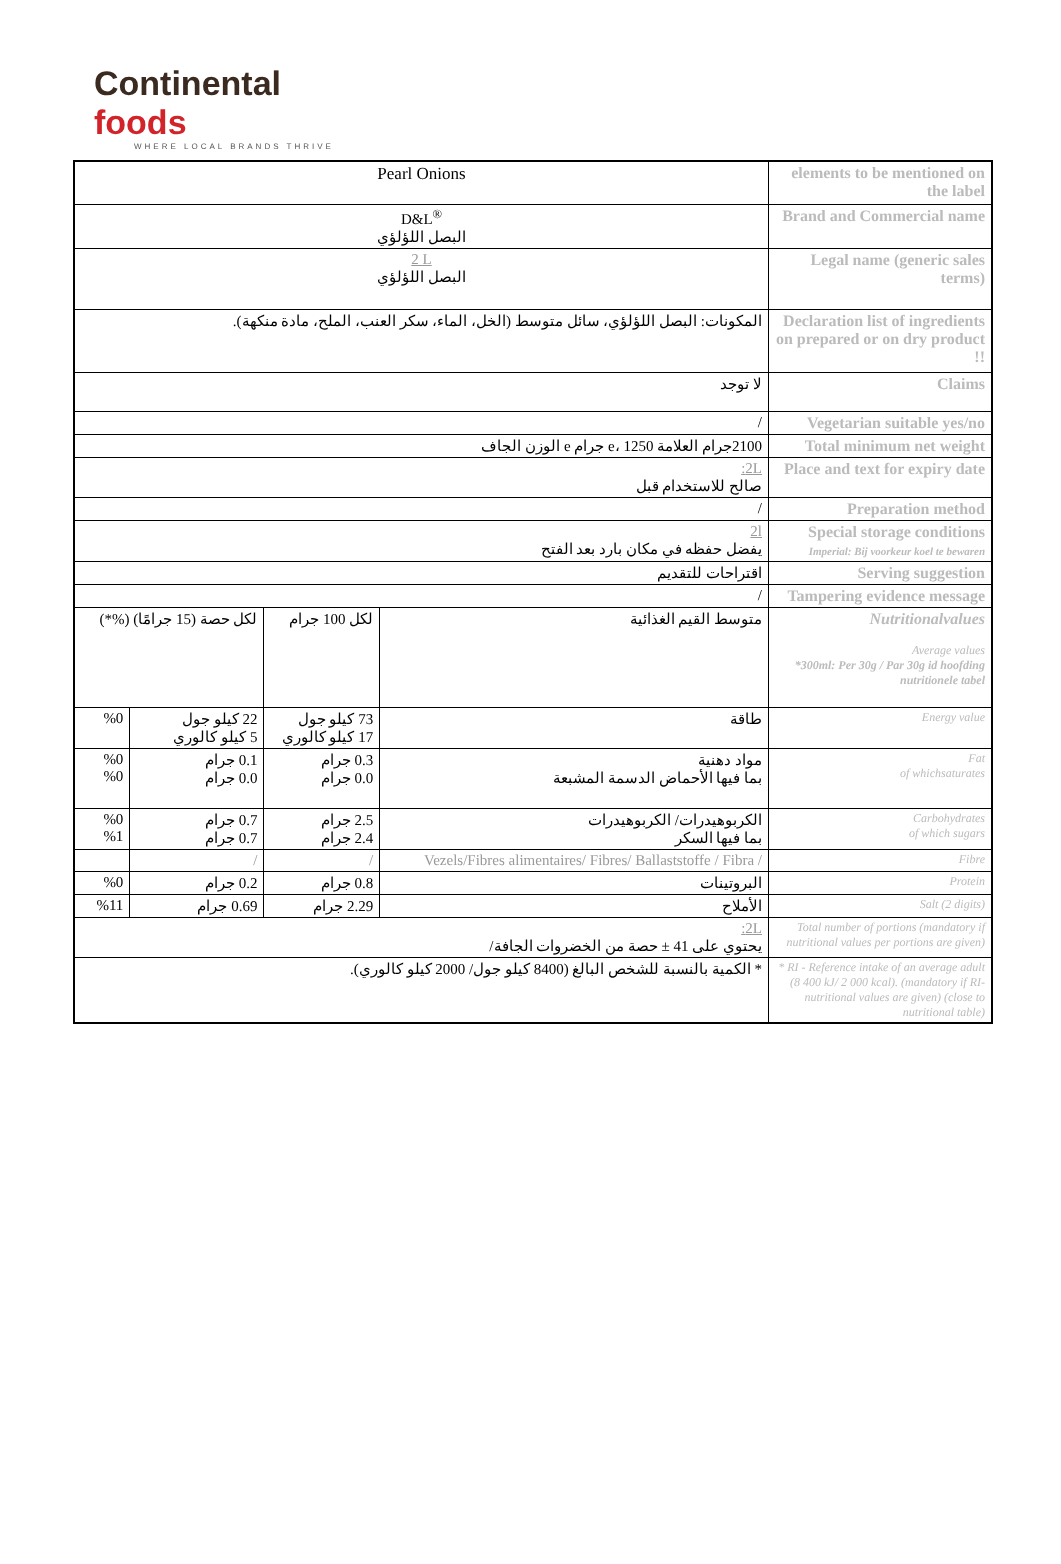Continental foods
WHERE LOCAL BRANDS THRIVE
| Pearl Onions | | | | elements to be mentioned on the label |
| D&L<sup>®</sup> البصل اللؤلؤي | | | | Brand and Commercial name |
| 2 L البصل اللؤلؤي | | | | Legal name (generic sales terms) |
| المكونات: البصل اللؤلؤي، سائل متوسط (الخل، الماء، سكر العنب، الملح، مادة منكهة). | | | | Declaration list of ingredients on prepared or on dry product !! |
| لا توجد | | | | Claims |
| / | | | | Vegetarian suitable yes/no |
| 2100جرام العلامة e، 1250 جرام e الوزن الجاف | | | | Total minimum net weight |
| 2L: صالح للاستخدام قبل | | | | Place and text for expiry date |
| / | | | | Preparation method |
| 2l يفضل حفظه في مكان بارد بعد الفتح | | | | Special storage conditions Imperial: Bij voorkeur koel te bewaren |
| اقتراحات للتقديم | | | | Serving suggestion |
| / | | | | Tampering evidence message |
| لكل حصة (15 جرامًا) (%*) | | لكل 100 جرام | متوسط القيم الغذائية | Nutritionalvalues Average values *300ml: Per 30g / Par 30g id hoofding nutritionele tabel |
| %0 | 22 كيلو جول 5 كيلو كالوري | 73 كيلو جول 17 كيلو كالوري | طاقة | Energy value |
| %0 %0 | 0.1 جرام 0.0 جرام | 0.3 جرام 0.0 جرام | مواد دهنية بما فيها الأحماض الدسمة المشبعة | Fat of whichsaturates |
| %0 %1 | 0.7 جرام 0.7 جرام | 2.5 جرام 2.4 جرام | الكربوهيدرات/ الكربوهيدرات بما فيها السكر | Carbohydrates of which sugars |
| | / | / | Vezels/Fibres alimentaires/ Fibres/ Ballaststoffe / Fibra / | Fibre |
| %0 | 0.2 جرام | 0.8 جرام | البروتينات | Protein |
| %11 | 0.69 جرام | 2.29 جرام | الأملاح | Salt (2 digits) |
| 2L: يحتوي على 41 ± حصة من الخضروات الجافة/ | | | | Total number of portions (mandatory if nutritional values per portions are given) |
| * الكمية بالنسبة للشخص البالغ (8400 كيلو جول/ 2000 كيلو كالوري). | | | | * RI - Reference intake of an average adult (8 400 kJ/ 2 000 kcal). (mandatory if RI-nutritional values are given) (close to nutritional table) |